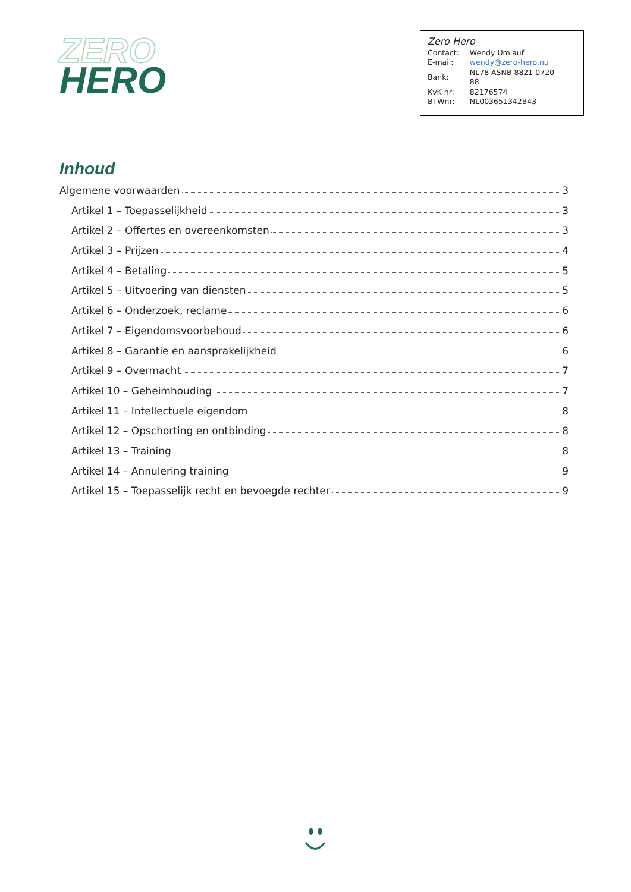ZERO
HERO
Zero Hero
| Contact: | Wendy Umlauf |
| E-mail: | wendy@zero-hero.nu |
| Bank: | NL78 ASNB 8821 0720 88 |
| KvK nr: | 82176574 |
| BTWnr: | NL003651342B43 |
Inhoud
Algemene voorwaarden 3
Artikel 1 – Toepasselijkheid 3
Artikel 2 – Offertes en overeenkomsten 3
Artikel 3 – Prijzen 4
Artikel 4 – Betaling 5
Artikel 5 – Uitvoering van diensten 5
Artikel 6 – Onderzoek, reclame 6
Artikel 7 – Eigendomsvoorbehoud 6
Artikel 8 – Garantie en aansprakelijkheid 6
Artikel 9 – Overmacht 7
Artikel 10 – Geheimhouding 7
Artikel 11 – Intellectuele eigendom 8
Artikel 12 – Opschorting en ontbinding 8
Artikel 13 – Training 8
Artikel 14 – Annulering training 9
Artikel 15 – Toepasselijk recht en bevoegde rechter 9